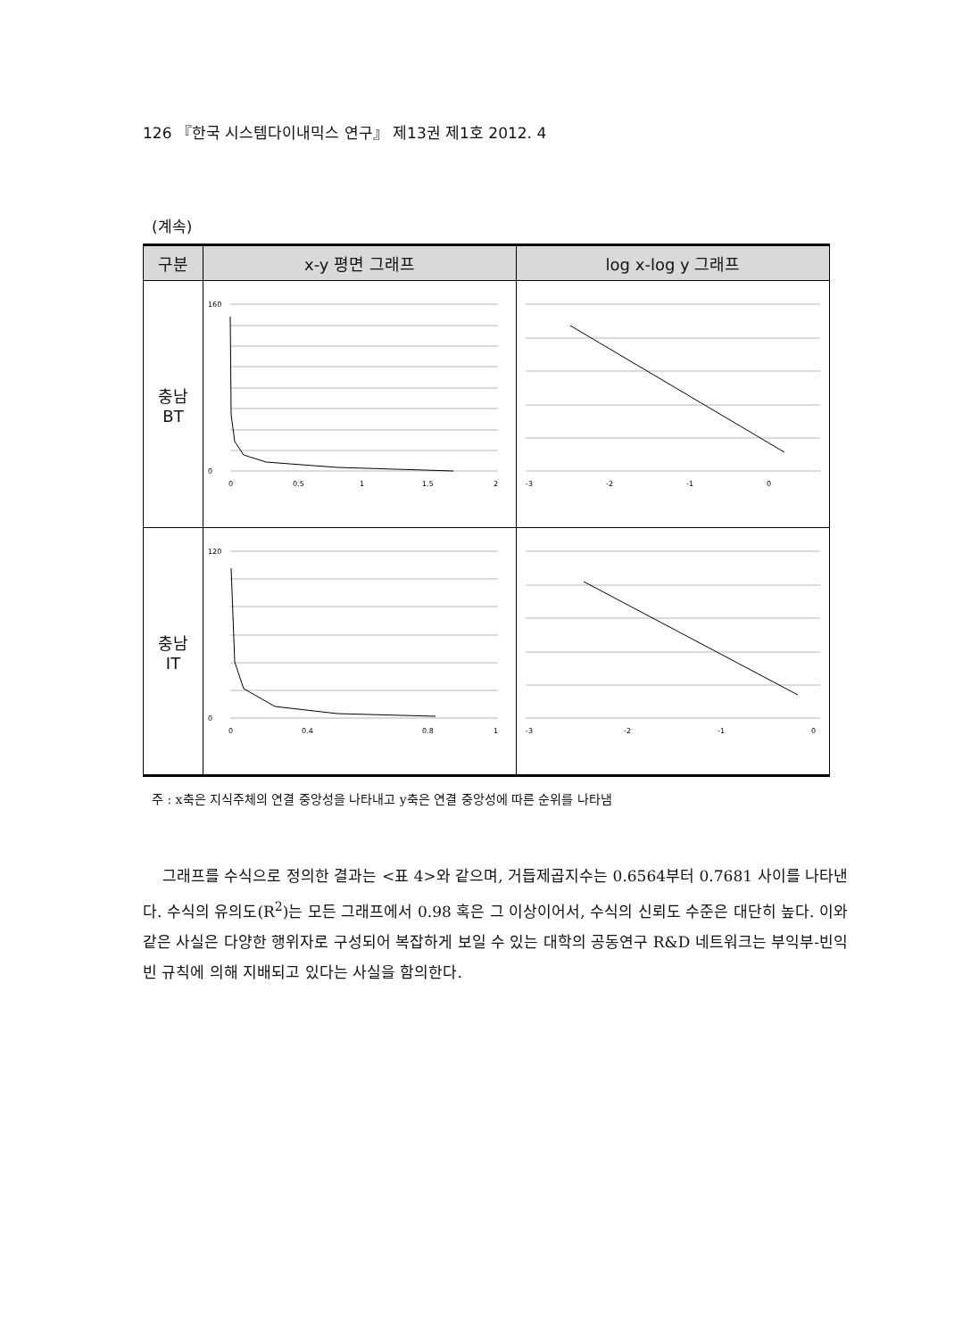126 『한국 시스템다이내믹스 연구』 제13권 제1호 2012. 4
(계속)
| 구분 | x-y 평면 그래프 | log x-log y 그래프 |
| --- | --- | --- |
| 충남 BT | 160 0 0 0.5 1 1.5 2 | -3 -2 -1 0 |
| 충남 IT | 120 0 0 0.4 0.8 1 | -3 -2 -1 0 |
주 : x축은 지식주체의 연결 중앙성을 나타내고 y축은 연결 중앙성에 따른 순위를 나타냄
그래프를 수식으로 정의한 결과는 <표 4>와 같으며, 거듭제곱지수는 0.6564부터 0.7681 사이를 나타낸다. 수식의 유의도(R<sup>2</sup>)는 모든 그래프에서 0.98 혹은 그 이상이어서, 수식의 신뢰도 수준은 대단히 높다. 이와 같은 사실은 다양한 행위자로 구성되어 복잡하게 보일 수 있는 대학의 공동연구 R&D 네트워크는 부익부-빈익빈 규칙에 의해 지배되고 있다는 사실을 함의한다.